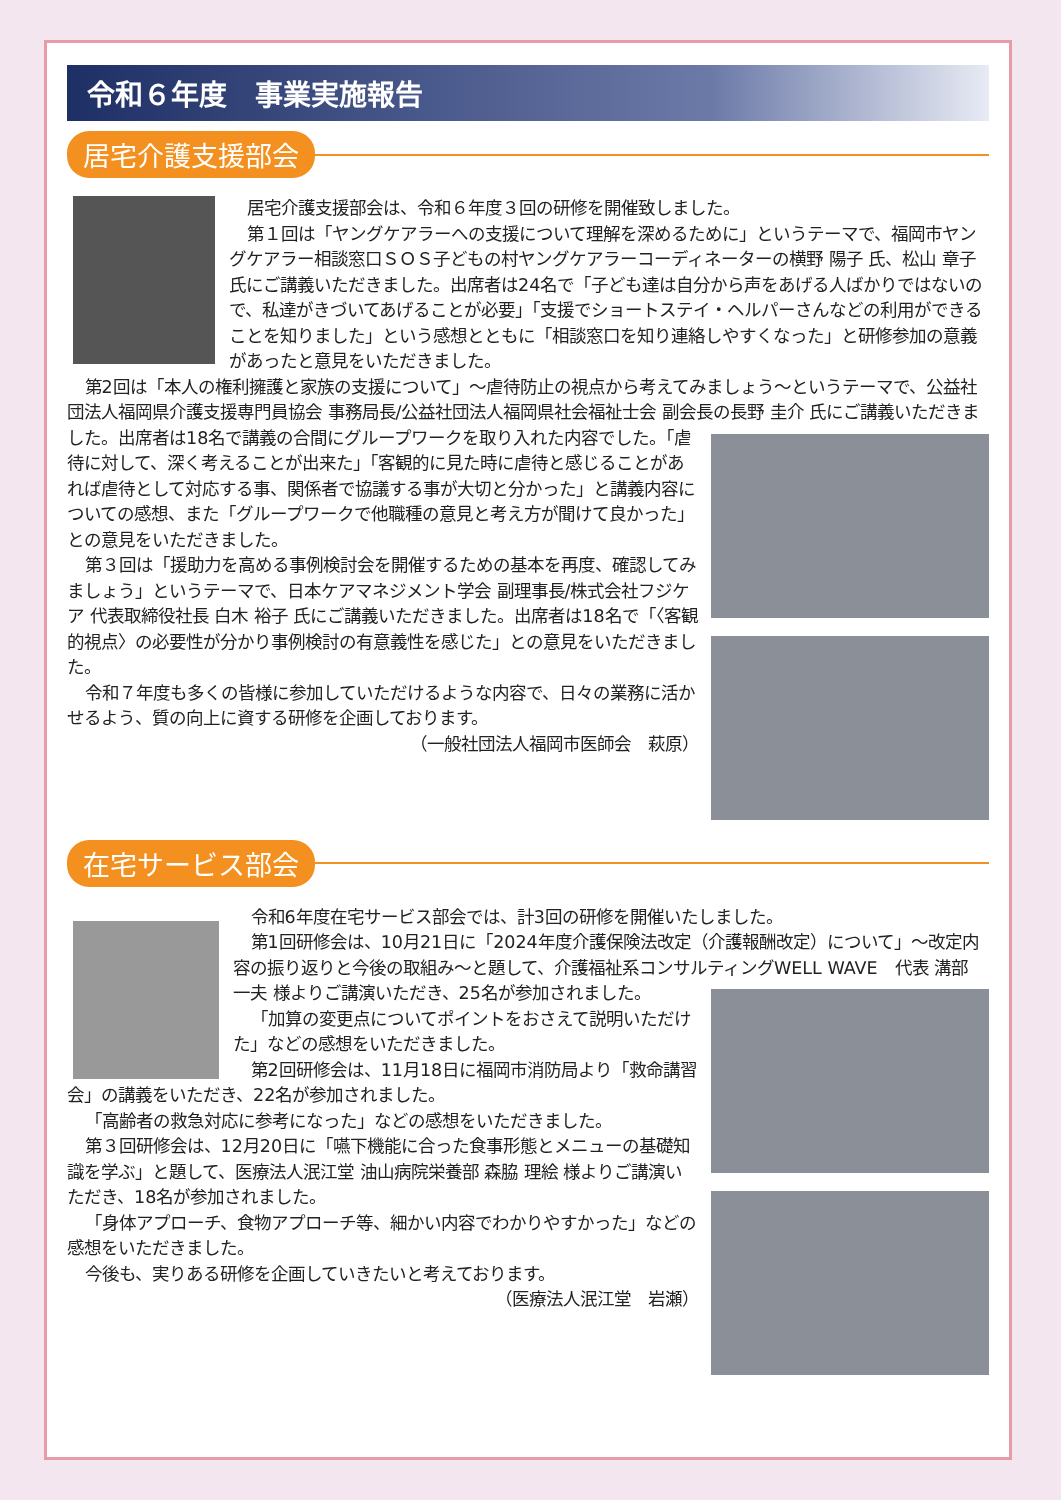令和６年度　事業実施報告
居宅介護支援部会
居宅介護支援部会は、令和６年度３回の研修を開催致しました。
第１回は「ヤングケアラーへの支援について理解を深めるために」というテーマで、福岡市ヤングケアラー相談窓口ＳＯＳ子どもの村ヤングケアラーコーディネーターの横野 陽子 氏、松山 章子 氏にご講義いただきました。出席者は24名で「子ども達は自分から声をあげる人ばかりではないので、私達がきづいてあげることが必要」「支援でショートステイ・ヘルパーさんなどの利用ができることを知りました」という感想とともに「相談窓口を知り連絡しやすくなった」と研修参加の意義があったと意見をいただきました。
第2回は「本人の権利擁護と家族の支援について」～虐待防止の視点から考えてみましょう～というテーマで、公益社団法人福岡県介護支援専門員協会 事務局長/公益社団法人福岡県社会福祉士会 副会長の長野 圭介 氏にご講義いただきました。出席者は18名で講義の合間にグループ ワークを取り入れた内容でした。「虐待に対して、深く考えることが出来た」「客観的に見た時に虐待と感じることがあれば虐待として対応する事、関係者で協議する事が大切と分かった」と講義内容についての感想、また「グループワークで他職種の意見と考え方が聞けて良かった」との意見をいただきました。
第３回は「援助力を高める事例検討会を開催するための基本を再度、確認してみましょう」というテーマで、日本ケアマネジメント学会 副理事長/株式会社フジケア 代表取締役社長 白木 裕子 氏にご講義いただきました。出席者は18名で「〈客観的視点〉の必要性が分かり事例検討の有意義性を感じた」との意見をいただきました。
令和７年度も多くの皆様に参加していただけるような内容で、日々の業務に活かせるよう、質の向上に資する研修を企画しております。
（一般社団法人福岡市医師会　萩原）
在宅サービス部会
令和6年度在宅サービス部会では、計3回の研修を開催いたしました。
第1回研修会は、10月21日に「2024年度介護保険法改定（介護報酬改定）について」～改定内容の振り返りと今後の取組み～と題して、介護福祉系コンサルティングWELL WAVE　代表 溝部 一夫 様よりご講演いただき、25名が参加されました。
「加算の変更点についてポイントをおさえて説明いただけた」などの感想をいただきました。
第2回研修会は、11月18日に福岡市消防局より「救命講習会」の講義をいただき、22名が参加されました。
「高齢者の救急対応に参考になった」などの感想をいただきました。
第３回研修会は、12月20日に「嚥下機能に合った食事形態とメニューの基礎知識を学ぶ」と題して、医療法人泯江堂 油山病院栄養部 森脇 理絵 様よりご講演いただき、18名が参加されました。
「身体アプローチ、食物アプローチ等、細かい内容でわかりやすかった」などの感想をいただきました。
今後も、実りある研修を企画していきたいと考えております。
（医療法人泯江堂　岩瀬）